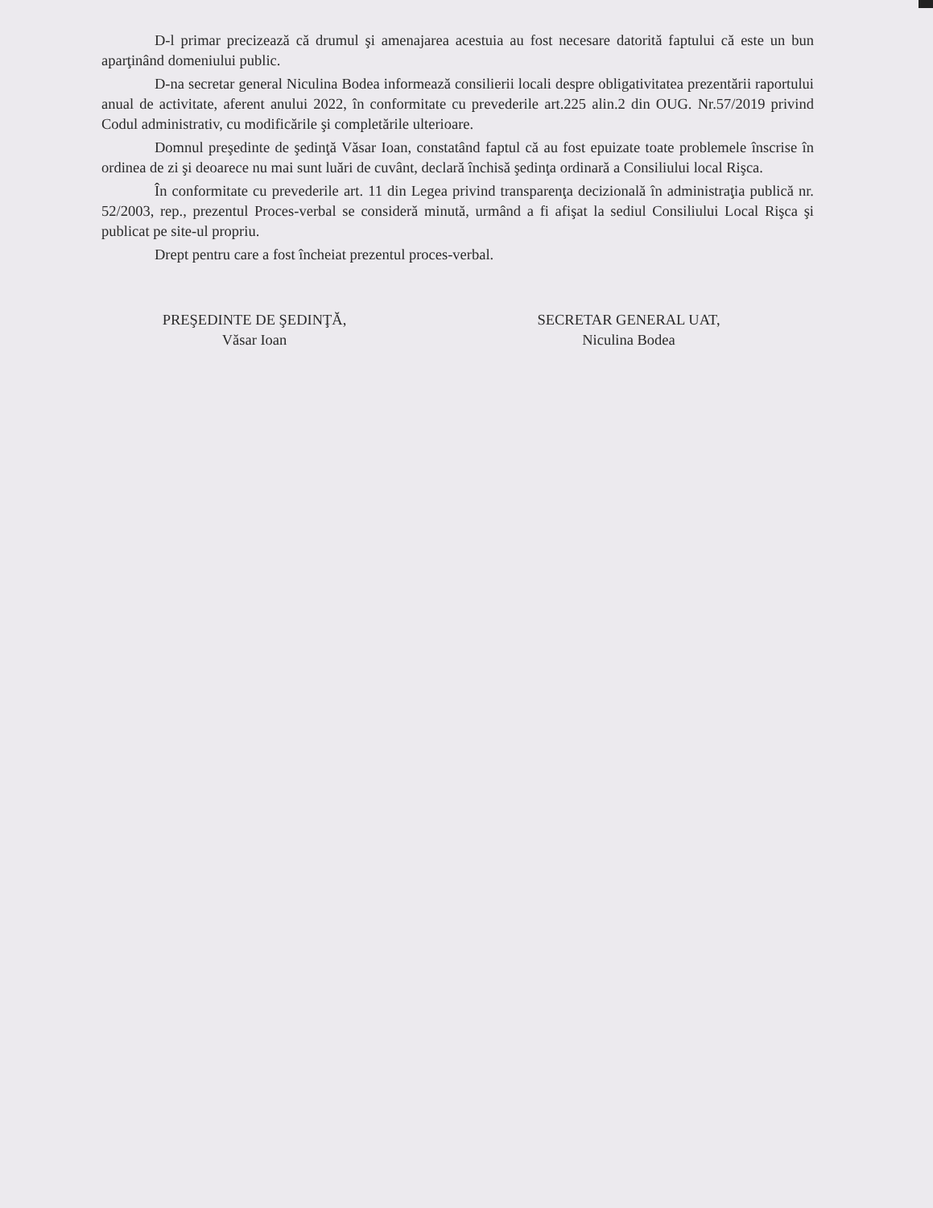D-l primar precizează că drumul şi amenajarea acestuia au fost necesare datorită faptului că este un bun aparţinând domeniului public.
D-na secretar general Niculina Bodea informează consilierii locali despre obligativitatea prezentării raportului anual de activitate, aferent anului 2022, în conformitate cu prevederile art.225 alin.2 din OUG. Nr.57/2019 privind Codul administrativ, cu modificările şi completările ulterioare.
Domnul preşedinte de şedinţă Văsar Ioan, constatând faptul că au fost epuizate toate problemele înscrise în ordinea de zi şi deoarece nu mai sunt luări de cuvânt, declară închisă şedinţa ordinară a Consiliului local Rişca.
În conformitate cu prevederile art. 11 din Legea privind transparenţa decizională în administraţia publică nr. 52/2003, rep., prezentul Proces-verbal se consideră minută, urmând a fi afişat la sediul Consiliului Local Rişca şi publicat pe site-ul propriu.
Drept pentru care a fost încheiat prezentul proces-verbal.
PREŞEDINTE DE ŞEDINŢĂ,
Văsar Ioan
SECRETAR GENERAL UAT,
Niculina Bodea